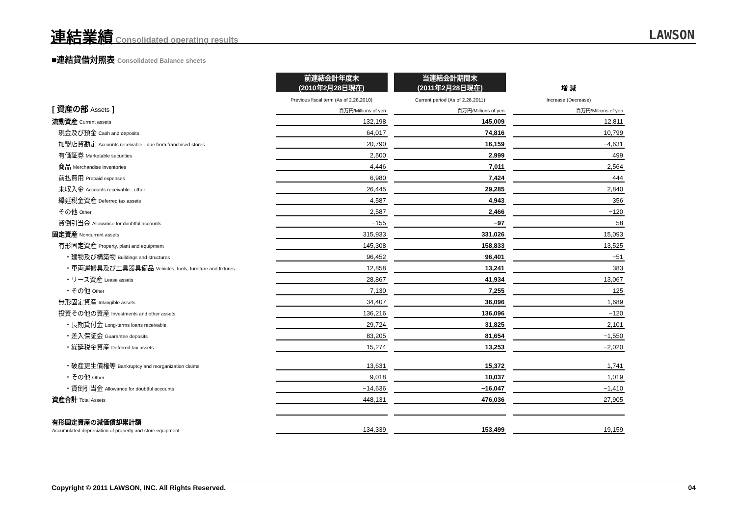連結業績
Consolidated operating results
LAWSON
■連結貸借対照表 Consolidated Balance sheets
| | 前連結会計年度末 (2010年2月28日現在) | | 当連結会計期間末 (2011年2月28日現在) | | 増 減 |
| --- | --- | --- | --- | --- | --- |
| | Previous fiscal term (As of 2.28,2010) | | Current period (As of 2.28,2011) | | Increase (Decrease) |
| [ 資産の部 Assets ] | 百万円/Millions of yen | | 百万円/Millions of yen | | 百万円/Millions of yen |
| 流動資産 Current assets | 132,198 | | 145,009 | | 12,811 |
| 現金及び預金 Cash and deposits | 64,017 | | 74,816 | | 10,799 |
| 加盟店貸勘定 Accounts receivable - due from franchised stores | 20,790 | | 16,159 | | −4,631 |
| 有価証券 Marketable securities | 2,500 | | 2,999 | | 499 |
| 商品 Merchandise inventories | 4,446 | | 7,011 | | 2,564 |
| 前払費用 Prepaid expenses | 6,980 | | 7,424 | | 444 |
| 未収入金 Accounts receivable - other | 26,445 | | 29,285 | | 2,840 |
| 繰延税金資産 Deferred tax assets | 4,587 | | 4,943 | | 356 |
| その他 Other | 2,587 | | 2,466 | | −120 |
| 貸倒引当金 Allowance for doubtful accounts | −155 | | −97 | | 58 |
| 固定資産 Noncurrent assets | 315,933 | | 331,026 | | 15,093 |
| 有形固定資産 Property, plant and equipment | 145,308 | | 158,833 | | 13,525 |
| ・建物及び構築物 Buildings and structures | 96,452 | | 96,401 | | −51 |
| ・車両運搬具及び工具器具備品 Vehicles, tools, furniture and fixtures | 12,858 | | 13,241 | | 383 |
| ・リース資産 Lease assets | 28,867 | | 41,934 | | 13,067 |
| ・その他 Other | 7,130 | | 7,255 | | 125 |
| 無形固定資産 Intangible assets | 34,407 | | 36,096 | | 1,689 |
| 投資その他の資産 Investments and other assets | 136,216 | | 136,096 | | −120 |
| ・長期貸付金 Long-terms loans receivable | 29,724 | | 31,825 | | 2,101 |
| ・差入保証金 Guarantee deposits | 83,205 | | 81,654 | | −1,550 |
| ・繰延税金資産 Deferred tax assets | 15,274 | | 13,253 | | −2,020 |
| ・破産更生債権等 Bankruptcy and reorganization claims | 13,631 | | 15,372 | | 1,741 |
| ・その他 Other | 9,018 | | 10,037 | | 1,019 |
| ・貸倒引当金 Allowance for doubtful accounts | −14,636 | | −16,047 | | −1,410 |
| 資産合計 Total Assets | 448,131 | | 476,036 | | 27,905 |
| 有形固定資産の減価償却累計額 Accumulated depreciation of property and store equipment | 134,339 | | 153,499 | | 19,159 |
Copyright © 2011 LAWSON, INC. All Rights Reserved. 04